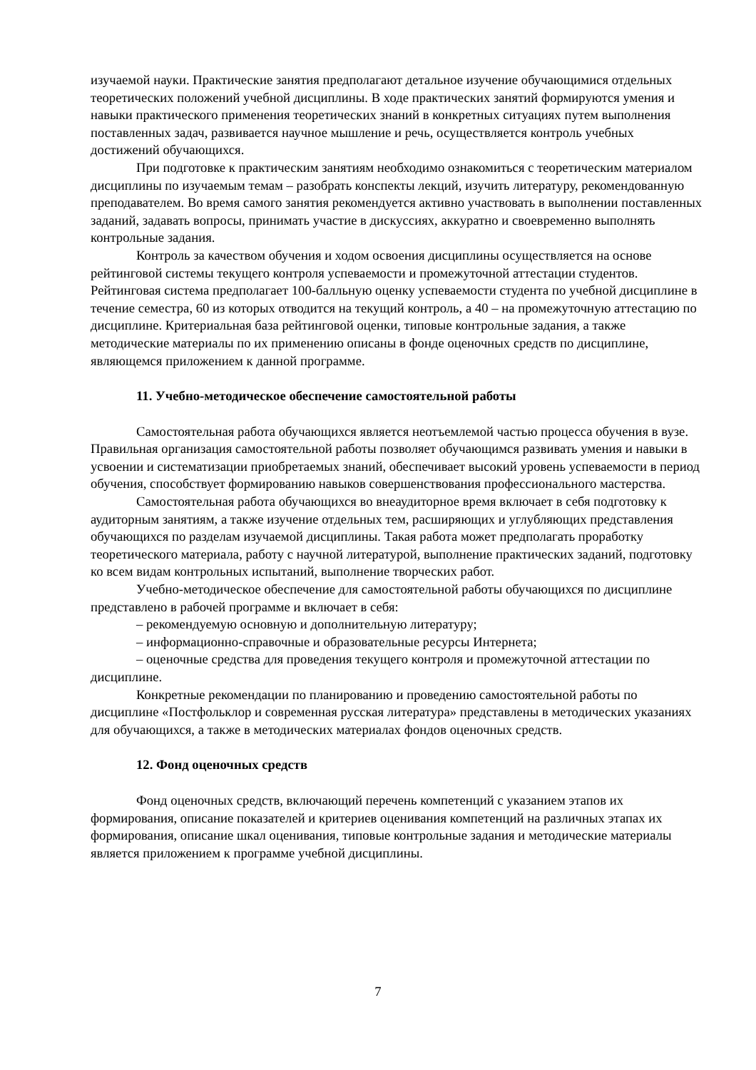изучаемой науки. Практические занятия предполагают детальное изучение обучающимися отдельных теоретических положений учебной дисциплины. В ходе практических занятий формируются умения и навыки практического применения теоретических знаний в конкретных ситуациях путем выполнения поставленных задач, развивается научное мышление и речь, осуществляется контроль учебных достижений обучающихся.
При подготовке к практическим занятиям необходимо ознакомиться с теоретическим материалом дисциплины по изучаемым темам – разобрать конспекты лекций, изучить литературу, рекомендованную преподавателем. Во время самого занятия рекомендуется активно участвовать в выполнении поставленных заданий, задавать вопросы, принимать участие в дискуссиях, аккуратно и своевременно выполнять контрольные задания.
Контроль за качеством обучения и ходом освоения дисциплины осуществляется на основе рейтинговой системы текущего контроля успеваемости и промежуточной аттестации студентов. Рейтинговая система предполагает 100-балльную оценку успеваемости студента по учебной дисциплине в течение семестра, 60 из которых отводится на текущий контроль, а 40 – на промежуточную аттестацию по дисциплине. Критериальная база рейтинговой оценки, типовые контрольные задания, а также методические материалы по их применению описаны в фонде оценочных средств по дисциплине, являющемся приложением к данной программе.
11. Учебно-методическое обеспечение самостоятельной работы
Самостоятельная работа обучающихся является неотъемлемой частью процесса обучения в вузе. Правильная организация самостоятельной работы позволяет обучающимся развивать умения и навыки в усвоении и систематизации приобретаемых знаний, обеспечивает высокий уровень успеваемости в период обучения, способствует формированию навыков совершенствования профессионального мастерства.
Самостоятельная работа обучающихся во внеаудиторное время включает в себя подготовку к аудиторным занятиям, а также изучение отдельных тем, расширяющих и углубляющих представления обучающихся по разделам изучаемой дисциплины. Такая работа может предполагать проработку теоретического материала, работу с научной литературой, выполнение практических заданий, подготовку ко всем видам контрольных испытаний, выполнение творческих работ.
Учебно-методическое обеспечение для самостоятельной работы обучающихся по дисциплине представлено в рабочей программе и включает в себя:
– рекомендуемую основную и дополнительную литературу;
– информационно-справочные и образовательные ресурсы Интернета;
– оценочные средства для проведения текущего контроля и промежуточной аттестации по дисциплине.
Конкретные рекомендации по планированию и проведению самостоятельной работы по дисциплине «Постфольклор и современная русская литература» представлены в методических указаниях для обучающихся, а также в методических материалах фондов оценочных средств.
12. Фонд оценочных средств
Фонд оценочных средств, включающий перечень компетенций с указанием этапов их формирования, описание показателей и критериев оценивания компетенций на различных этапах их формирования, описание шкал оценивания, типовые контрольные задания и методические материалы является приложением к программе учебной дисциплины.
7